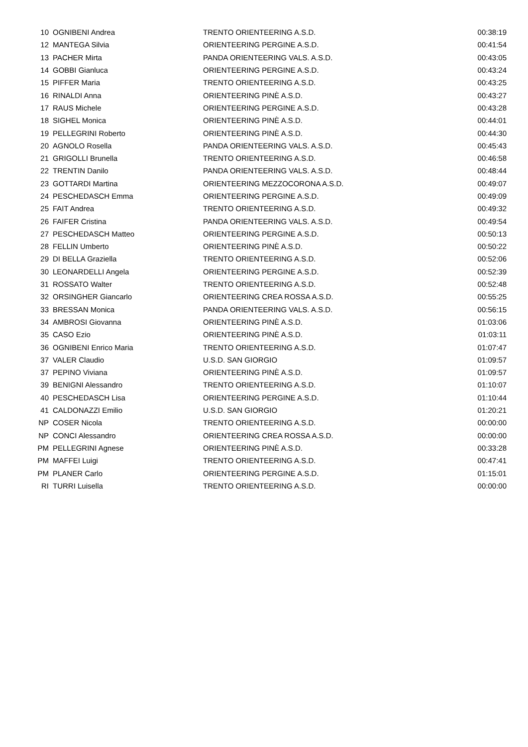| 10 | OGNIBENI Andrea | TRENTO ORIENTEERING A.S.D. | 00:38:19 |
| 12 | MANTEGA Silvia | ORIENTEERING PERGINE A.S.D. | 00:41:54 |
| 13 | PACHER Mirta | PANDA ORIENTEERING VALS. A.S.D. | 00:43:05 |
| 14 | GOBBI Gianluca | ORIENTEERING PERGINE A.S.D. | 00:43:24 |
| 15 | PIFFER Maria | TRENTO ORIENTEERING A.S.D. | 00:43:25 |
| 16 | RINALDI Anna | ORIENTEERING PINÈ A.S.D. | 00:43:27 |
| 17 | RAUS Michele | ORIENTEERING PERGINE A.S.D. | 00:43:28 |
| 18 | SIGHEL Monica | ORIENTEERING PINÈ A.S.D. | 00:44:01 |
| 19 | PELLEGRINI Roberto | ORIENTEERING PINÈ A.S.D. | 00:44:30 |
| 20 | AGNOLO Rosella | PANDA ORIENTEERING VALS. A.S.D. | 00:45:43 |
| 21 | GRIGOLLI Brunella | TRENTO ORIENTEERING A.S.D. | 00:46:58 |
| 22 | TRENTIN Danilo | PANDA ORIENTEERING VALS. A.S.D. | 00:48:44 |
| 23 | GOTTARDI Martina | ORIENTEERING MEZZOCORONA A.S.D. | 00:49:07 |
| 24 | PESCHEDASCH Emma | ORIENTEERING PERGINE A.S.D. | 00:49:09 |
| 25 | FAIT Andrea | TRENTO ORIENTEERING A.S.D. | 00:49:32 |
| 26 | FAIFER Cristina | PANDA ORIENTEERING VALS. A.S.D. | 00:49:54 |
| 27 | PESCHEDASCH Matteo | ORIENTEERING PERGINE A.S.D. | 00:50:13 |
| 28 | FELLIN Umberto | ORIENTEERING PINÈ A.S.D. | 00:50:22 |
| 29 | DI BELLA Graziella | TRENTO ORIENTEERING A.S.D. | 00:52:06 |
| 30 | LEONARDELLI Angela | ORIENTEERING PERGINE A.S.D. | 00:52:39 |
| 31 | ROSSATO Walter | TRENTO ORIENTEERING A.S.D. | 00:52:48 |
| 32 | ORSINGHER Giancarlo | ORIENTEERING CREA ROSSA A.S.D. | 00:55:25 |
| 33 | BRESSAN Monica | PANDA ORIENTEERING VALS. A.S.D. | 00:56:15 |
| 34 | AMBROSI Giovanna | ORIENTEERING PINÈ A.S.D. | 01:03:06 |
| 35 | CASO Ezio | ORIENTEERING PINÈ A.S.D. | 01:03:11 |
| 36 | OGNIBENI Enrico Maria | TRENTO ORIENTEERING A.S.D. | 01:07:47 |
| 37 | VALER Claudio | U.S.D. SAN GIORGIO | 01:09:57 |
| 37 | PEPINO Viviana | ORIENTEERING PINÈ A.S.D. | 01:09:57 |
| 39 | BENIGNI Alessandro | TRENTO ORIENTEERING A.S.D. | 01:10:07 |
| 40 | PESCHEDASCH Lisa | ORIENTEERING PERGINE A.S.D. | 01:10:44 |
| 41 | CALDONAZZI Emilio | U.S.D. SAN GIORGIO | 01:20:21 |
| NP | COSER Nicola | TRENTO ORIENTEERING A.S.D. | 00:00:00 |
| NP | CONCI Alessandro | ORIENTEERING CREA ROSSA A.S.D. | 00:00:00 |
| PM | PELLEGRINI Agnese | ORIENTEERING PINÈ A.S.D. | 00:33:28 |
| PM | MAFFEI Luigi | TRENTO ORIENTEERING A.S.D. | 00:47:41 |
| PM | PLANER Carlo | ORIENTEERING PERGINE A.S.D. | 01:15:01 |
| RI | TURRI Luisella | TRENTO ORIENTEERING A.S.D. | 00:00:00 |